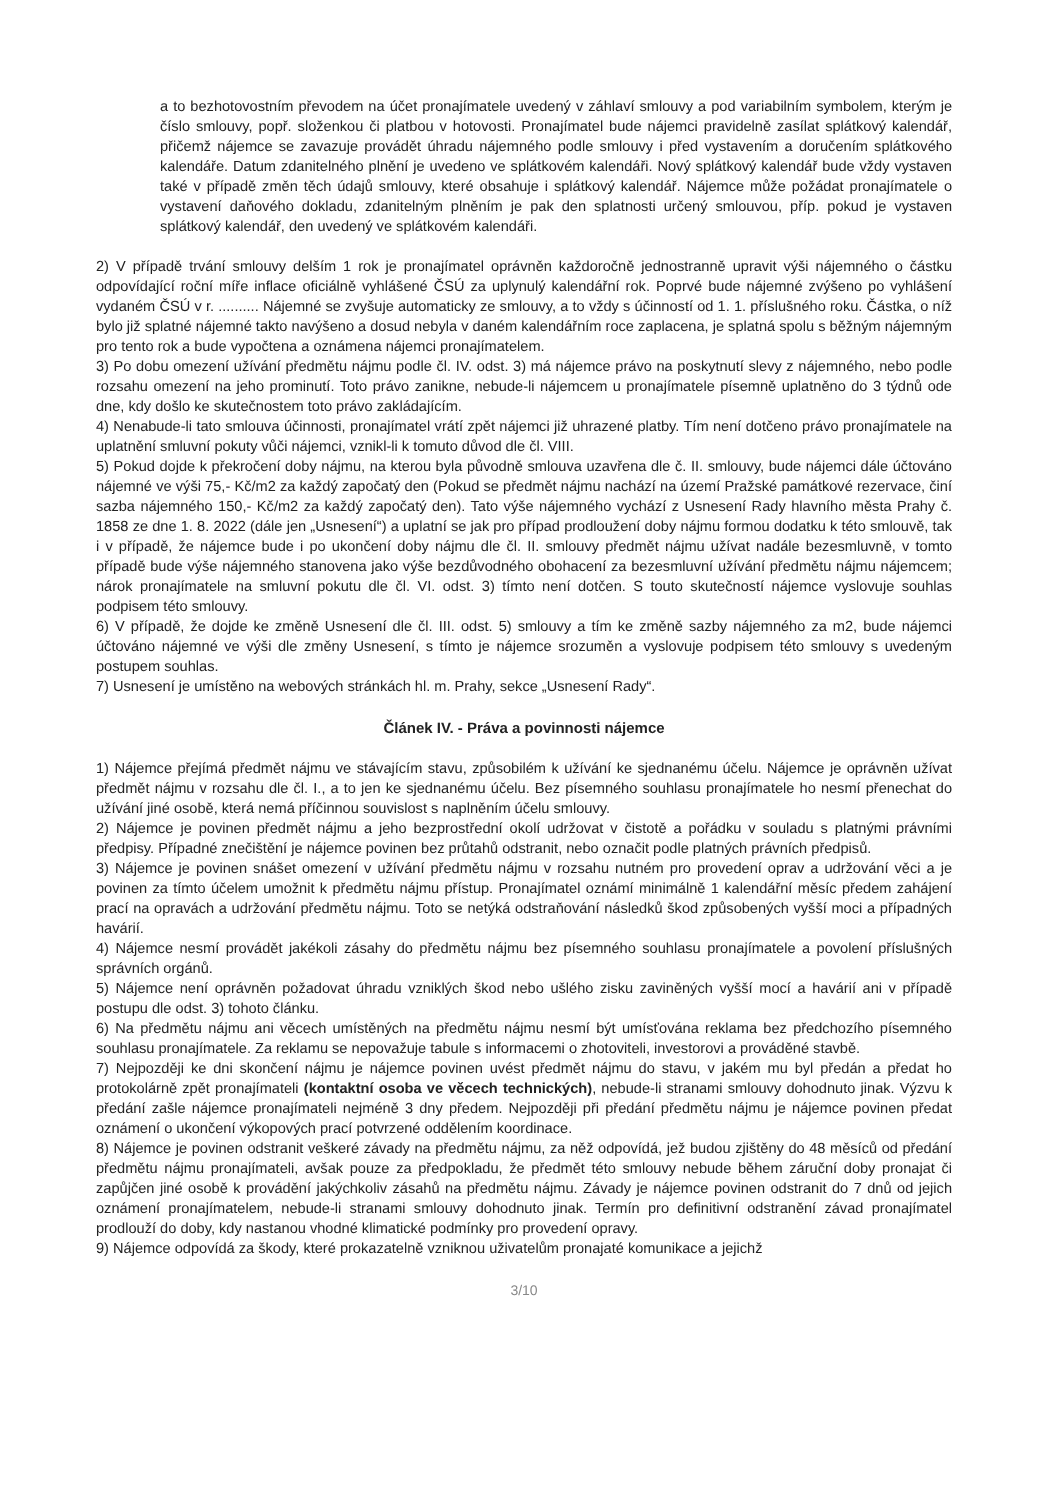a to bezhotovostním převodem na účet pronajímatele uvedený v záhlaví smlouvy a pod variabilním symbolem, kterým je číslo smlouvy, popř. složenkou či platbou v hotovosti. Pronajímatel bude nájemci pravidelně zasílat splátkový kalendář, přičemž nájemce se zavazuje provádět úhradu nájemného podle smlouvy i před vystavením a doručením splátkového kalendáře. Datum zdanitelného plnění je uvedeno ve splátkovém kalendáři. Nový splátkový kalendář bude vždy vystaven také v případě změn těch údajů smlouvy, které obsahuje i splátkový kalendář. Nájemce může požádat pronajímatele o vystavení daňového dokladu, zdanitelným plněním je pak den splatnosti určený smlouvou, příp. pokud je vystaven splátkový kalendář, den uvedený ve splátkovém kalendáři.
2) V případě trvání smlouvy delším 1 rok je pronajímatel oprávněn každoročně jednostranně upravit výši nájemného o částku odpovídající roční míře inflace oficiálně vyhlášené ČSÚ za uplynulý kalendářní rok. Poprvé bude nájemné zvýšeno po vyhlášení vydaném ČSÚ v r. .......... Nájemné se zvyšuje automaticky ze smlouvy, a to vždy s účinností od 1. 1. příslušného roku. Částka, o níž bylo již splatné nájemné takto navýšeno a dosud nebyla v daném kalendářním roce zaplacena, je splatná spolu s běžným nájemným pro tento rok a bude vypočtena a oznámena nájemci pronajímatelem.
3) Po dobu omezení užívání předmětu nájmu podle čl. IV. odst. 3) má nájemce právo na poskytnutí slevy z nájemného, nebo podle rozsahu omezení na jeho prominutí. Toto právo zanikne, nebude-li nájemcem u pronajímatele písemně uplatněno do 3 týdnů ode dne, kdy došlo ke skutečnostem toto právo zakládajícím.
4) Nenabude-li tato smlouva účinnosti, pronajímatel vrátí zpět nájemci již uhrazené platby. Tím není dotčeno právo pronajímatele na uplatnění smluvní pokuty vůči nájemci, vznikl-li k tomuto důvod dle čl. VIII.
5) Pokud dojde k překročení doby nájmu, na kterou byla původně smlouva uzavřena dle č. II. smlouvy, bude nájemci dále účtováno nájemné ve výši 75,- Kč/m2 za každý započatý den (Pokud se předmět nájmu nachází na území Pražské památkové rezervace, činí sazba nájemného 150,- Kč/m2 za každý započatý den). Tato výše nájemného vychází z Usnesení Rady hlavního města Prahy č. 1858 ze dne 1. 8. 2022 (dále jen „Usnesení“) a uplatní se jak pro případ prodloužení doby nájmu formou dodatku k této smlouvě, tak i v případě, že nájemce bude i po ukončení doby nájmu dle čl. II. smlouvy předmět nájmu užívat nadále bezesmluvně, v tomto případě bude výše nájemného stanovena jako výše bezdůvodného obohacení za bezesmluvní užívání předmětu nájmu nájemcem; nárok pronajímatele na smluvní pokutu dle čl. VI. odst. 3) tímto není dotčen. S touto skutečností nájemce vyslovuje souhlas podpisem této smlouvy.
6) V případě, že dojde ke změně Usnesení dle čl. III. odst. 5) smlouvy a tím ke změně sazby nájemného za m2, bude nájemci účtováno nájemné ve výši dle změny Usnesení, s tímto je nájemce srozuměn a vyslovuje podpisem této smlouvy s uvedeným postupem souhlas.
7) Usnesení je umístěno na webových stránkách hl. m. Prahy, sekce „Usnesení Rady“.
Článek IV. - Práva a povinnosti nájemce
1) Nájemce přejímá předmět nájmu ve stávajícím stavu, způsobilém k užívání ke sjednanému účelu. Nájemce je oprávněn užívat předmět nájmu v rozsahu dle čl. I., a to jen ke sjednanému účelu. Bez písemného souhlasu pronajímatele ho nesmí přenechat do užívání jiné osobě, která nemá příčinnou souvislost s naplněním účelu smlouvy.
2) Nájemce je povinen předmět nájmu a jeho bezprostřední okolí udržovat v čistotě a pořádku v souladu s platnými právními předpisy. Případné znečištění je nájemce povinen bez průtahů odstranit, nebo označit podle platných právních předpisů.
3) Nájemce je povinen snášet omezení v užívání předmětu nájmu v rozsahu nutném pro provedení oprav a udržování věci a je povinen za tímto účelem umožnit k předmětu nájmu přístup. Pronajímatel oznámí minimálně 1 kalendářní měsíc předem zahájení prací na opravách a udržování předmětu nájmu. Toto se netýká odstraňování následků škod způsobených vyšší moci a případných havárií.
4) Nájemce nesmí provádět jakékoli zásahy do předmětu nájmu bez písemného souhlasu pronajímatele a povolení příslušných správních orgánů.
5) Nájemce není oprávněn požadovat úhradu vzniklých škod nebo ušlého zisku zaviněných vyšší mocí a havárií ani v případě postupu dle odst. 3) tohoto článku.
6) Na předmětu nájmu ani věcech umístěných na předmětu nájmu nesmí být umísťována reklama bez předchozího písemného souhlasu pronajímatele. Za reklamu se nepovažuje tabule s informacemi o zhotoviteli, investorovi a prováděné stavbě.
7) Nejpozději ke dni skončení nájmu je nájemce povinen uvést předmět nájmu do stavu, v jakém mu byl předán a předat ho protokolárně zpět pronajímateli (kontaktní osoba ve věcech technických), nebude-li stranami smlouvy dohodnuto jinak. Výzvu k předání zašle nájemce pronajímateli nejméně 3 dny předem. Nejpozději při předání předmětu nájmu je nájemce povinen předat oznámení o ukončení výkopových prací potvrzené oddělením koordinace.
8) Nájemce je povinen odstranit veškeré závady na předmětu nájmu, za něž odpovídá, jež budou zjištěny do 48 měsíců od předání předmětu nájmu pronajímateli, avšak pouze za předpokladu, že předmět této smlouvy nebude během záruční doby pronajat či zapůjčen jiné osobě k provádění jakýchkoliv zásahů na předmětu nájmu. Závady je nájemce povinen odstranit do 7 dnů od jejich oznámení pronajímatelem, nebude-li stranami smlouvy dohodnuto jinak. Termín pro definitivní odstranění závad pronajímatel prodlouží do doby, kdy nastanou vhodné klimatické podmínky pro provedení opravy.
9) Nájemce odpovídá za škody, které prokazatelně vzniknou uživatelům pronajaté komunikace a jejichž
3/10